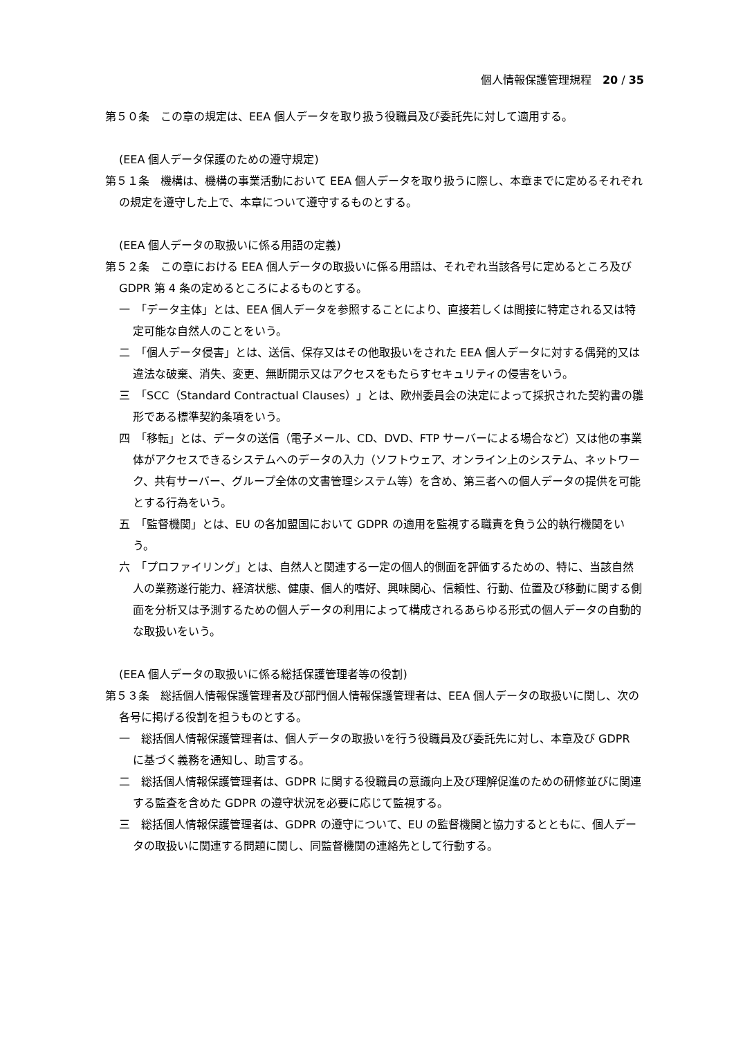個人情報保護管理規程　20 / 35
第５０条　この章の規定は、EEA 個人データを取り扱う役職員及び委託先に対して適用する。
(EEA 個人データ保護のための遵守規定)
第５１条　機構は、機構の事業活動において EEA 個人データを取り扱うに際し、本章までに定めるそれぞれの規定を遵守した上で、本章について遵守するものとする。
(EEA 個人データの取扱いに係る用語の定義)
第５２条　この章における EEA 個人データの取扱いに係る用語は、それぞれ当該各号に定めるところ及び GDPR 第 4 条の定めるところによるものとする。
一　「データ主体」とは、EEA 個人データを参照することにより、直接若しくは間接に特定される又は特定可能な自然人のことをいう。
二　「個人データ侵害」とは、送信、保存又はその他取扱いをされた EEA 個人データに対する偶発的又は違法な破棄、消失、変更、無断開示又はアクセスをもたらすセキュリティの侵害をいう。
三　「SCC（Standard Contractual Clauses）」とは、欧州委員会の決定によって採択された契約書の雛形である標準契約条項をいう。
四　「移転」とは、データの送信（電子メール、CD、DVD、FTP サーバーによる場合など）又は他の事業体がアクセスできるシステムへのデータの入力（ソフトウェア、オンライン上のシステム、ネットワーク、共有サーバー、グループ全体の文書管理システム等）を含め、第三者への個人データの提供を可能とする行為をいう。
五　「監督機関」とは、EU の各加盟国において GDPR の適用を監視する職責を負う公的執行機関をいう。
六　「プロファイリング」とは、自然人と関連する一定の個人的側面を評価するための、特に、当該自然人の業務遂行能力、経済状態、健康、個人的嗜好、興味関心、信頼性、行動、位置及び移動に関する側面を分析又は予測するための個人データの利用によって構成されるあらゆる形式の個人データの自動的な取扱いをいう。
(EEA 個人データの取扱いに係る総括保護管理者等の役割)
第５３条　総括個人情報保護管理者及び部門個人情報保護管理者は、EEA 個人データの取扱いに関し、次の各号に掲げる役割を担うものとする。
一　総括個人情報保護管理者は、個人データの取扱いを行う役職員及び委託先に対し、本章及び GDPR に基づく義務を通知し、助言する。
二　総括個人情報保護管理者は、GDPR に関する役職員の意識向上及び理解促進のための研修並びに関連する監査を含めた GDPR の遵守状況を必要に応じて監視する。
三　総括個人情報保護管理者は、GDPR の遵守について、EU の監督機関と協力するとともに、個人データの取扱いに関連する問題に関し、同監督機関の連絡先として行動する。